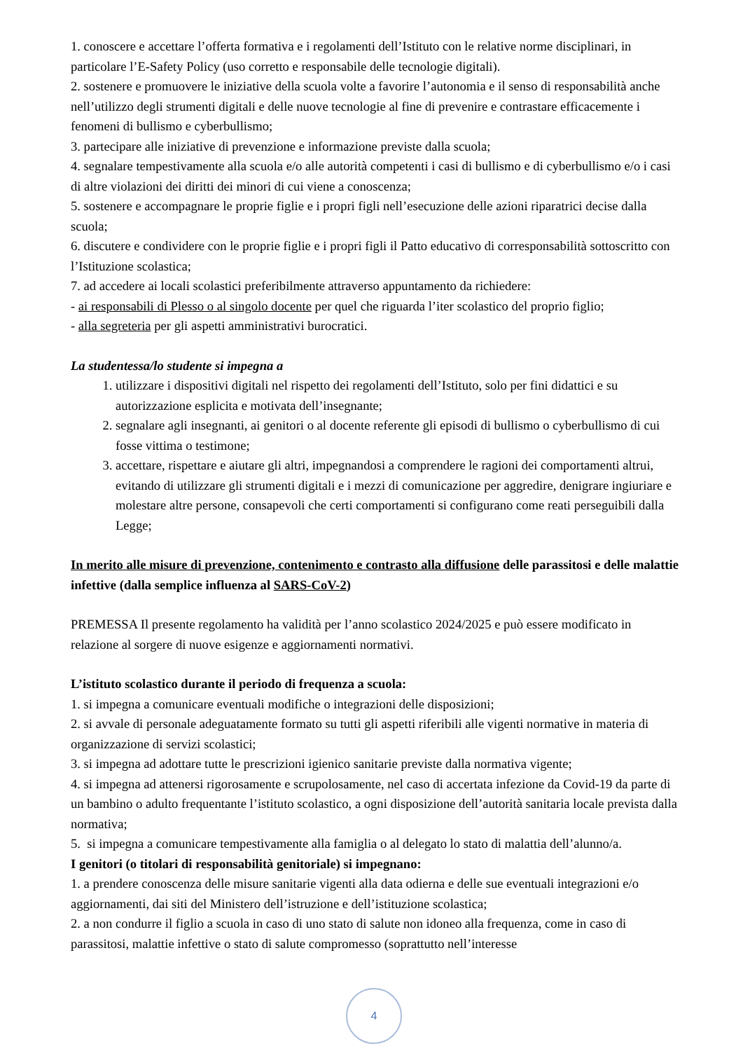1. conoscere e accettare l’offerta formativa e i regolamenti dell’Istituto con le relative norme disciplinari, in particolare l’E-Safety Policy (uso corretto e responsabile delle tecnologie digitali).
2. sostenere e promuovere le iniziative della scuola volte a favorire l’autonomia e il senso di responsabilità anche nell’utilizzo degli strumenti digitali e delle nuove tecnologie al fine di prevenire e contrastare efficacemente i fenomeni di bullismo e cyberbullismo;
3. partecipare alle iniziative di prevenzione e informazione previste dalla scuola;
4. segnalare tempestivamente alla scuola e/o alle autorità competenti i casi di bullismo e di cyberbullismo e/o i casi di altre violazioni dei diritti dei minori di cui viene a conoscenza;
5. sostenere e accompagnare le proprie figlie e i propri figli nell’esecuzione delle azioni riparatrici decise dalla scuola;
6. discutere e condividere con le proprie figlie e i propri figli il Patto educativo di corresponsabilità sottoscritto con l’Istituzione scolastica;
7. ad accedere ai locali scolastici preferibilmente attraverso appuntamento da richiedere:
- ai responsabili di Plesso o al singolo docente per quel che riguarda l’iter scolastico del proprio figlio;
- alla segreteria per gli aspetti amministrativi burocratici.
La studentessa/lo studente si impegna a
1. utilizzare i dispositivi digitali nel rispetto dei regolamenti dell’Istituto, solo per fini didattici e su autorizzazione esplicita e motivata dell’insegnante;
2. segnalare agli insegnanti, ai genitori o al docente referente gli episodi di bullismo o cyberbullismo di cui fosse vittima o testimone;
3. accettare, rispettare e aiutare gli altri, impegnandosi a comprendere le ragioni dei comportamenti altrui, evitando di utilizzare gli strumenti digitali e i mezzi di comunicazione per aggredire, denigrare ingiuriare e molestare altre persone, consapevoli che certi comportamenti si configurano come reati perseguibili dalla Legge;
In merito alle misure di prevenzione, contenimento e contrasto alla diffusione delle parassitosi e delle malattie infettive (dalla semplice influenza al SARS-CoV-2)
PREMESSA Il presente regolamento ha validità per l’anno scolastico 2024/2025 e può essere modificato in relazione al sorgere di nuove esigenze e aggiornamenti normativi.
L’istituto scolastico durante il periodo di frequenza a scuola:
1. si impegna a comunicare eventuali modifiche o integrazioni delle disposizioni;
2. si avvale di personale adeguatamente formato su tutti gli aspetti riferibili alle vigenti normative in materia di organizzazione di servizi scolastici;
3. si impegna ad adottare tutte le prescrizioni igienico sanitarie previste dalla normativa vigente;
4. si impegna ad attenersi rigorosamente e scrupolosamente, nel caso di accertata infezione da Covid-19 da parte di un bambino o adulto frequentante l’istituto scolastico, a ogni disposizione dell’autorità sanitaria locale prevista dalla normativa;
5. si impegna a comunicare tempestivamente alla famiglia o al delegato lo stato di malattia dell’alunno/a.
I genitori (o titolari di responsabilità genitoriale) si impegnano:
1. a prendere conoscenza delle misure sanitarie vigenti alla data odierna e delle sue eventuali integrazioni e/o aggiornamenti, dai siti del Ministero dell’istruzione e dell’istituzione scolastica;
2. a non condurre il figlio a scuola in caso di uno stato di salute non idoneo alla frequenza, come in caso di parassitosi, malattie infettive o stato di salute compromesso (soprattutto nell’interesse
4